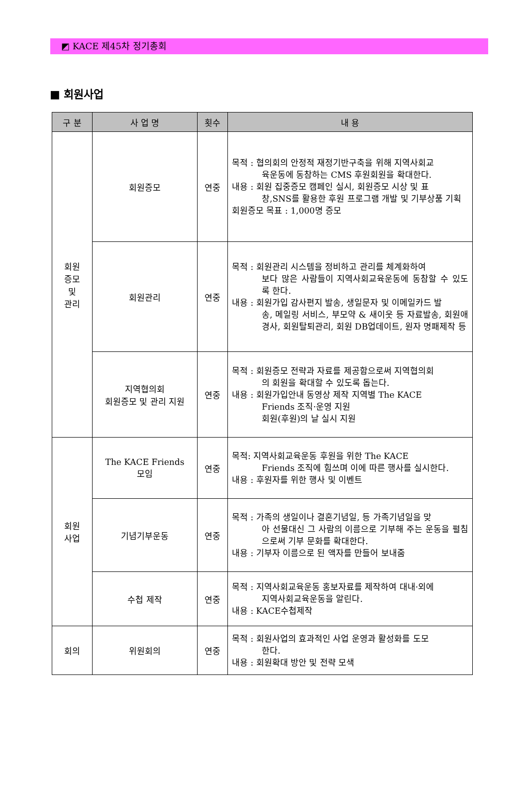◩ KACE 제45차 정기총회
■ 회원사업
| 구 분 | 사 업 명 | 횟수 | 내 용 |
| --- | --- | --- | --- |
| 회원 증모 및 관리 | 회원증모 | 연중 | 목적 : 협의회의 안정적 재정기반구축을 위해 지역사회교 육운동에 동참하는 CMS 후원회원을 확대한다. 내용 : 회원 집중증모 캠페인 실시, 회원증모 시상 및 표 창,SNS를 활용한 후원 프로그램 개발 및 기부상품 기획 회원증모 목표 : 1,000명 증모 |
| | 회원관리 | 연중 | 목적 : 회원관리 시스템을 정비하고 관리를 체계화하여 보다 많은 사람들이 지역사회교육운동에 동참할 수 있도록 한다. 내용 : 회원가입 감사편지 발송, 생일문자 및 이메일카드 발 송, 메일링 서비스, 부모약 & 새이웃 등 자료발송, 회원애경사, 회원탈퇴관리, 회원 DB업데이트, 원자 명패제작 등 |
| | 지역협의회 회원증모 및 관리 지원 | 연중 | 목적 : 회원증모 전략과 자료를 제공함으로써 지역협의회 의 회원을 확대할 수 있도록 돕는다. 내용 : 회원가입안내 동영상 제작 지역별 The KACE Friends 조직·운영 지원 회원(후원)의 날 실시 지원 |
| 회원 사업 | The KACE Friends 모임 | 연중 | 목적: 지역사회교육운동 후원을 위한 The KACE Friends 조직에 힘쓰며 이에 따른 행사를 실시한다. 내용 : 후원자를 위한 행사 및 이벤트 |
| | 기념기부운동 | 연중 | 목적 : 가족의 생일이나 결혼기념일, 등 가족기념일을 맞 아 선물대신 그 사람의 이름으로 기부해 주는 운동을 펼침으로써 기부 문화를 확대한다. 내용 : 기부자 이름으로 된 액자를 만들어 보내줌 |
| | 수첩 제작 | 연중 | 목적 : 지역사회교육운동 홍보자료를 제작하여 대내·외에 지역사회교육운동을 알린다. 내용 : KACE수첩제작 |
| 회의 | 위원회의 | 연중 | 목적 : 회원사업의 효과적인 사업 운영과 활성화를 도모 한다. 내용 : 회원확대 방안 및 전략 모색 |